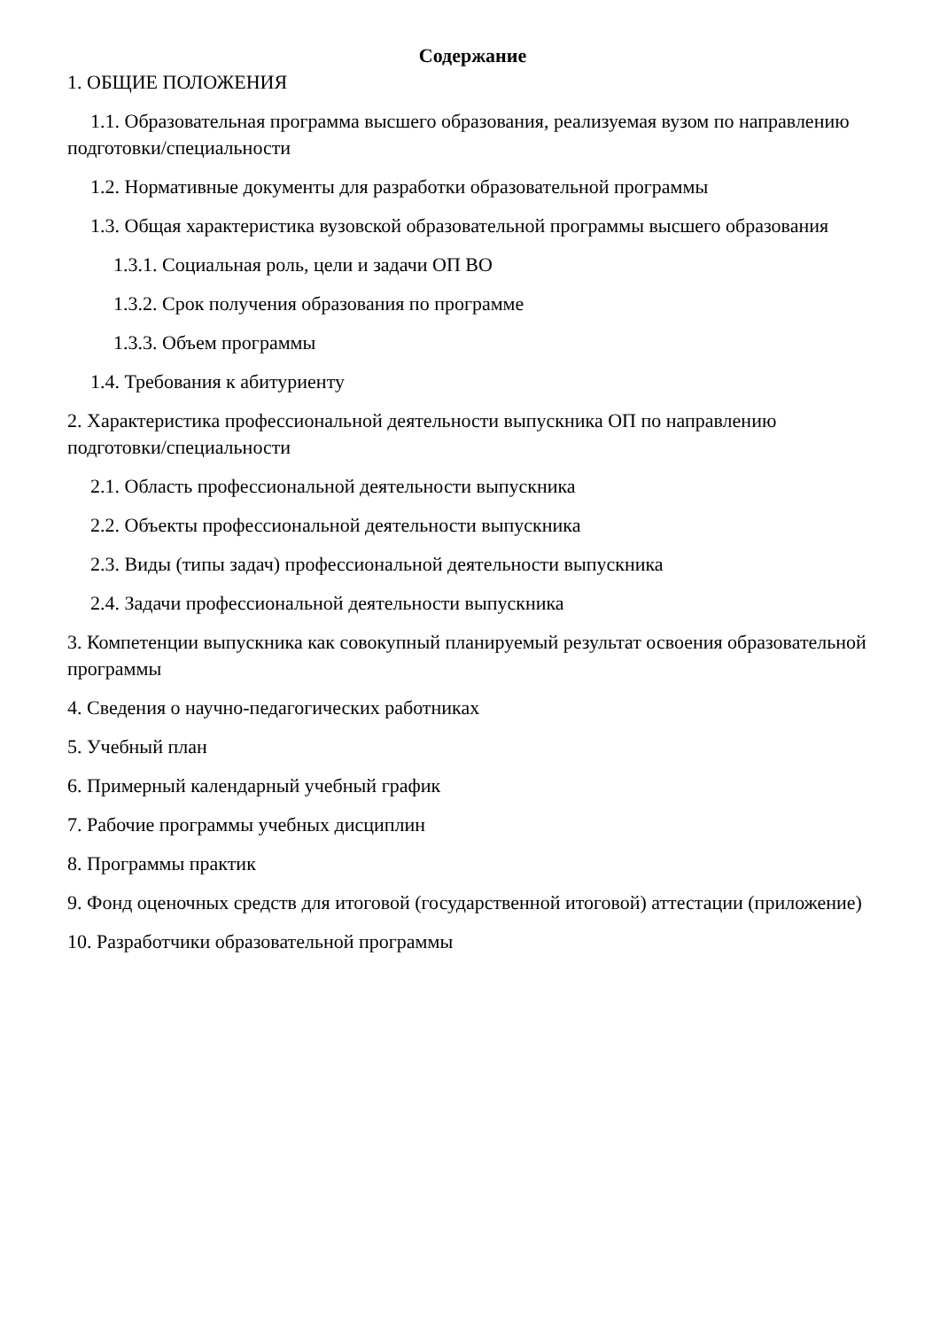Содержание
1. ОБЩИЕ ПОЛОЖЕНИЯ
1.1. Образовательная программа высшего образования, реализуемая вузом по направлению подготовки/специальности
1.2. Нормативные документы для разработки образовательной программы
1.3. Общая характеристика вузовской образовательной программы высшего образования
1.3.1. Социальная роль, цели и задачи ОП ВО
1.3.2. Срок получения образования по программе
1.3.3. Объем программы
1.4. Требования к абитуриенту
2. Характеристика профессиональной деятельности выпускника ОП по направлению подготовки/специальности
2.1. Область профессиональной деятельности выпускника
2.2. Объекты профессиональной деятельности выпускника
2.3. Виды (типы задач) профессиональной деятельности выпускника
2.4. Задачи профессиональной деятельности выпускника
3. Компетенции выпускника как совокупный планируемый результат освоения образовательной программы
4. Сведения о научно-педагогических работниках
5. Учебный план
6. Примерный календарный учебный график
7. Рабочие программы учебных дисциплин
8. Программы практик
9. Фонд оценочных средств для итоговой (государственной итоговой) аттестации (приложение)
10. Разработчики образовательной программы